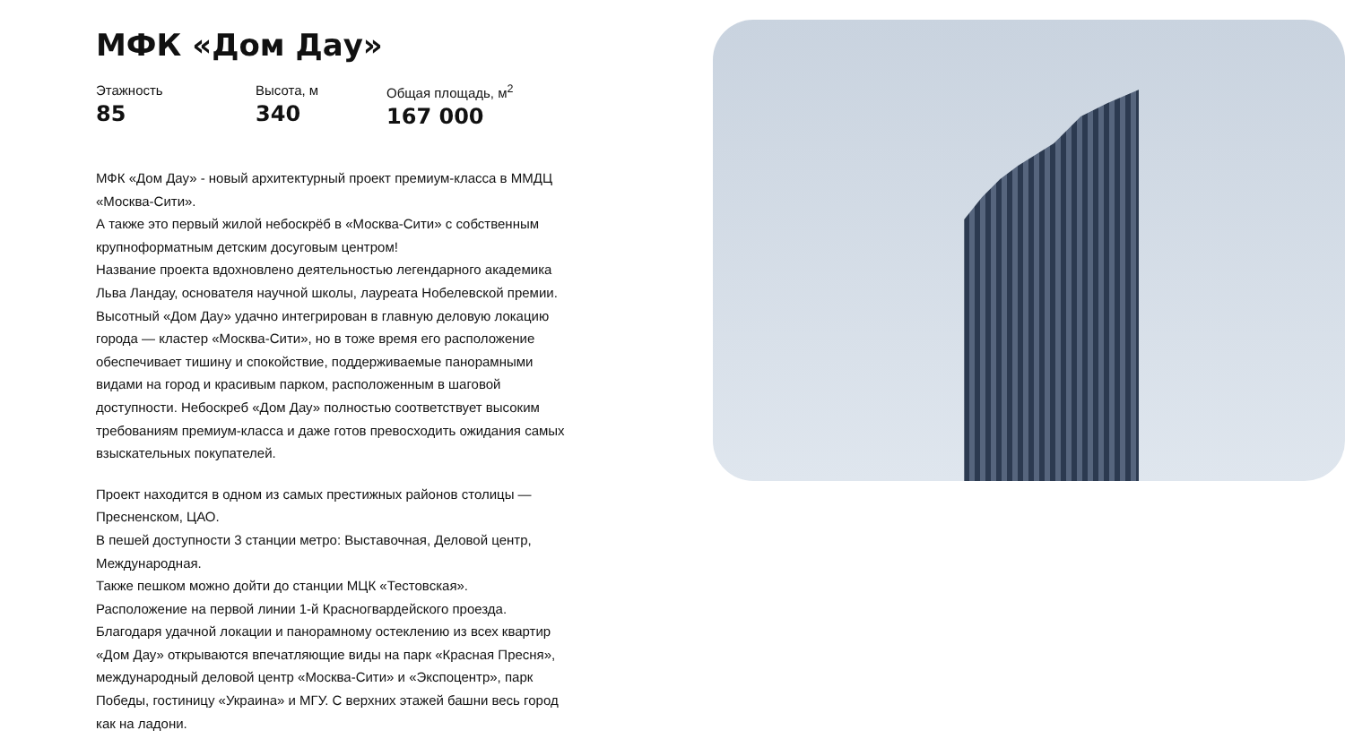МФК «Дом Дау»
Этажность
85
Высота, м
340
Общая площадь, м<sup>2</sup>
167 000
МФК «Дом Дау» - новый архитектурный проект премиум-класса в ММДЦ «Москва-Сити».
А также это первый жилой небоскрёб в «Москва-Сити» с собственным крупноформатным детским досуговым центром!
Название проекта вдохновлено деятельностью легендарного академика Льва Ландау, основателя научной школы, лауреата Нобелевской премии. Высотный «Дом Дау» удачно интегрирован в главную деловую локацию города — кластер «Москва-Сити», но в тоже время его расположение обеспечивает тишину и спокойствие, поддерживаемые панорамными видами на город и красивым парком, расположенным в шаговой доступности. Небоскреб «Дом Дау» полностью соответствует высоким требованиям премиум-класса и даже готов превосходить ожидания самых взыскательных покупателей.
Проект находится в одном из самых престижных районов столицы — Пресненском, ЦАО.
В пешей доступности 3 станции метро: Выставочная, Деловой центр, Международная.
Также пешком можно дойти до станции МЦК «Тестовская».
Расположение на первой линии 1-й Красногвардейского проезда.
Благодаря удачной локации и панорамному остеклению из всех квартир «Дом Дау» открываются впечатляющие виды на парк «Красная Пресня», международный деловой центр «Москва-Сити» и «Экспоцентр», парк Победы, гостиницу «Украина» и МГУ. С верхних этажей башни весь город как на ладони.